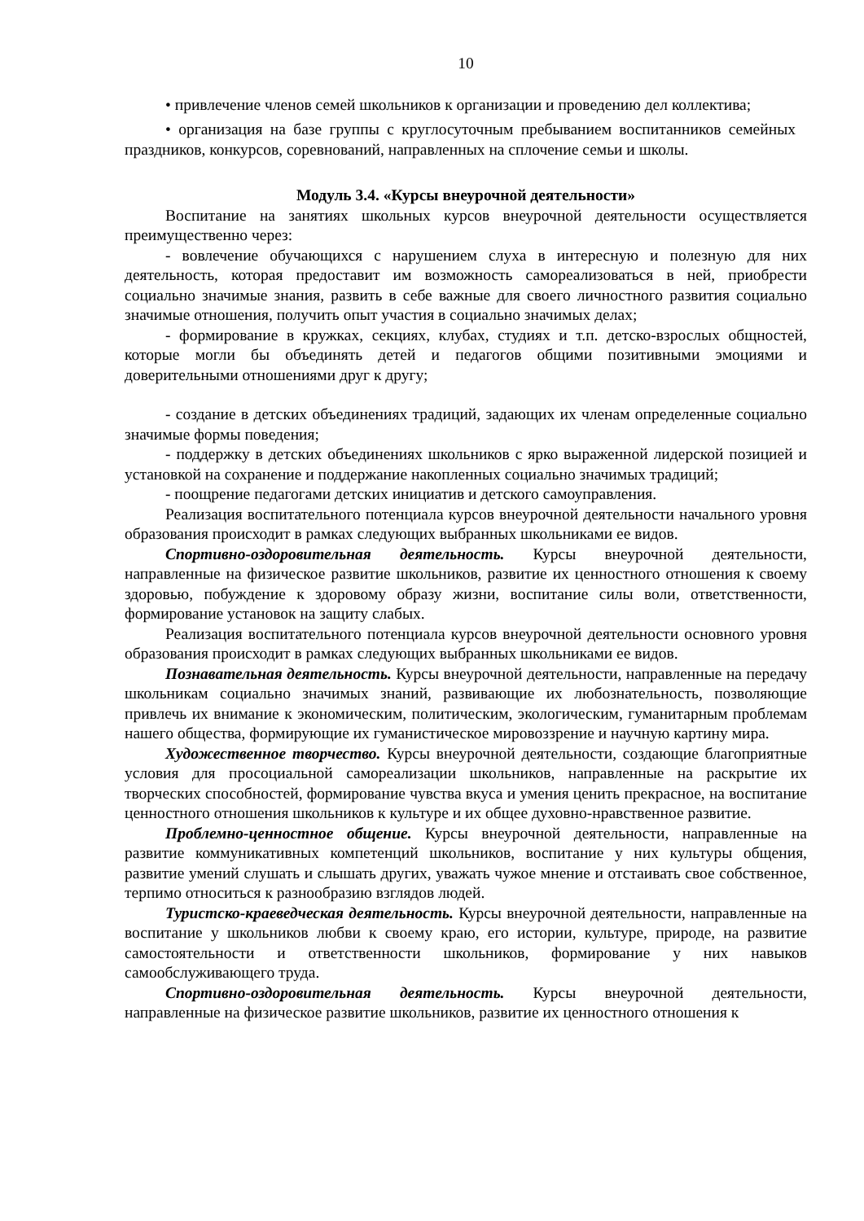10
• привлечение членов семей школьников к организации и проведению дел коллектива;
• организация на базе группы с круглосуточным пребыванием воспитанников семейных праздников, конкурсов, соревнований, направленных на сплочение семьи и школы.
Модуль 3.4. «Курсы внеурочной деятельности»
Воспитание на занятиях школьных курсов внеурочной деятельности осуществляется преимущественно через:
- вовлечение обучающихся с нарушением слуха в интересную и полезную для них деятельность, которая предоставит им возможность самореализоваться в ней, приобрести социально значимые знания, развить в себе важные для своего личностного развития социально значимые отношения, получить опыт участия в социально значимых делах;
- формирование в кружках, секциях, клубах, студиях и т.п. детско-взрослых общностей, которые могли бы объединять детей и педагогов общими позитивными эмоциями и доверительными отношениями друг к другу;
- создание в детских объединениях традиций, задающих их членам определенные социально значимые формы поведения;
- поддержку в детских объединениях школьников с ярко выраженной лидерской позицией и установкой на сохранение и поддержание накопленных социально значимых традиций;
- поощрение педагогами детских инициатив и детского самоуправления.
Реализация воспитательного потенциала курсов внеурочной деятельности начального уровня образования происходит в рамках следующих выбранных школьниками ее видов.
Спортивно-оздоровительная деятельность. Курсы внеурочной деятельности, направленные на физическое развитие школьников, развитие их ценностного отношения к своему здоровью, побуждение к здоровому образу жизни, воспитание силы воли, ответственности, формирование установок на защиту слабых.
Реализация воспитательного потенциала курсов внеурочной деятельности основного уровня образования происходит в рамках следующих выбранных школьниками ее видов.
Познавательная деятельность. Курсы внеурочной деятельности, направленные на передачу школьникам социально значимых знаний, развивающие их любознательность, позволяющие привлечь их внимание к экономическим, политическим, экологическим, гуманитарным проблемам нашего общества, формирующие их гуманистическое мировоззрение и научную картину мира.
Художественное творчество. Курсы внеурочной деятельности, создающие благоприятные условия для просоциальной самореализации школьников, направленные на раскрытие их творческих способностей, формирование чувства вкуса и умения ценить прекрасное, на воспитание ценностного отношения школьников к культуре и их общее духовно-нравственное развитие.
Проблемно-ценностное общение. Курсы внеурочной деятельности, направленные на развитие коммуникативных компетенций школьников, воспитание у них культуры общения, развитие умений слушать и слышать других, уважать чужое мнение и отстаивать свое собственное, терпимо относиться к разнообразию взглядов людей.
Туристско-краеведческая деятельность. Курсы внеурочной деятельности, направленные на воспитание у школьников любви к своему краю, его истории, культуре, природе, на развитие самостоятельности и ответственности школьников, формирование у них навыков самообслуживающего труда.
Спортивно-оздоровительная деятельность. Курсы внеурочной деятельности, направленные на физическое развитие школьников, развитие их ценностного отношения к